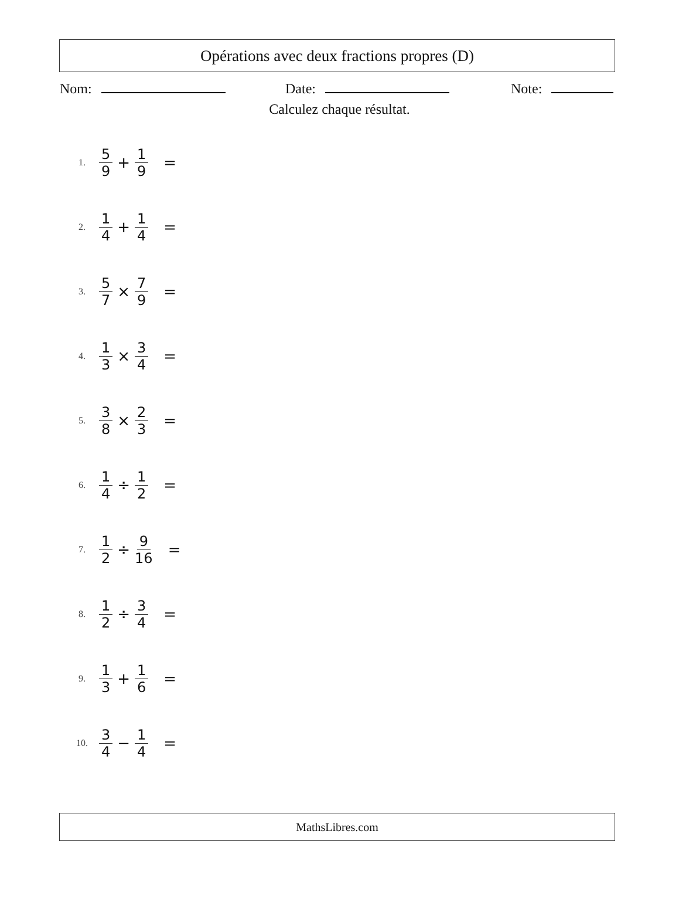Opérations avec deux fractions propres (D)
Nom:
Date:
Note:
Calculez chaque résultat.
1. 5 9 + 1 9 =
2. 1 4 + 1 4 =
3. 5 7 × 7 9 =
4. 1 3 × 3 4 =
5. 3 8 × 2 3 =
6. 1 4 ÷ 1 2 =
7. 1 2 ÷ 9 16 =
8. 1 2 ÷ 3 4 =
9. 1 3 + 1 6 =
10. 3 4 − 1 4 =
MathsLibres.com